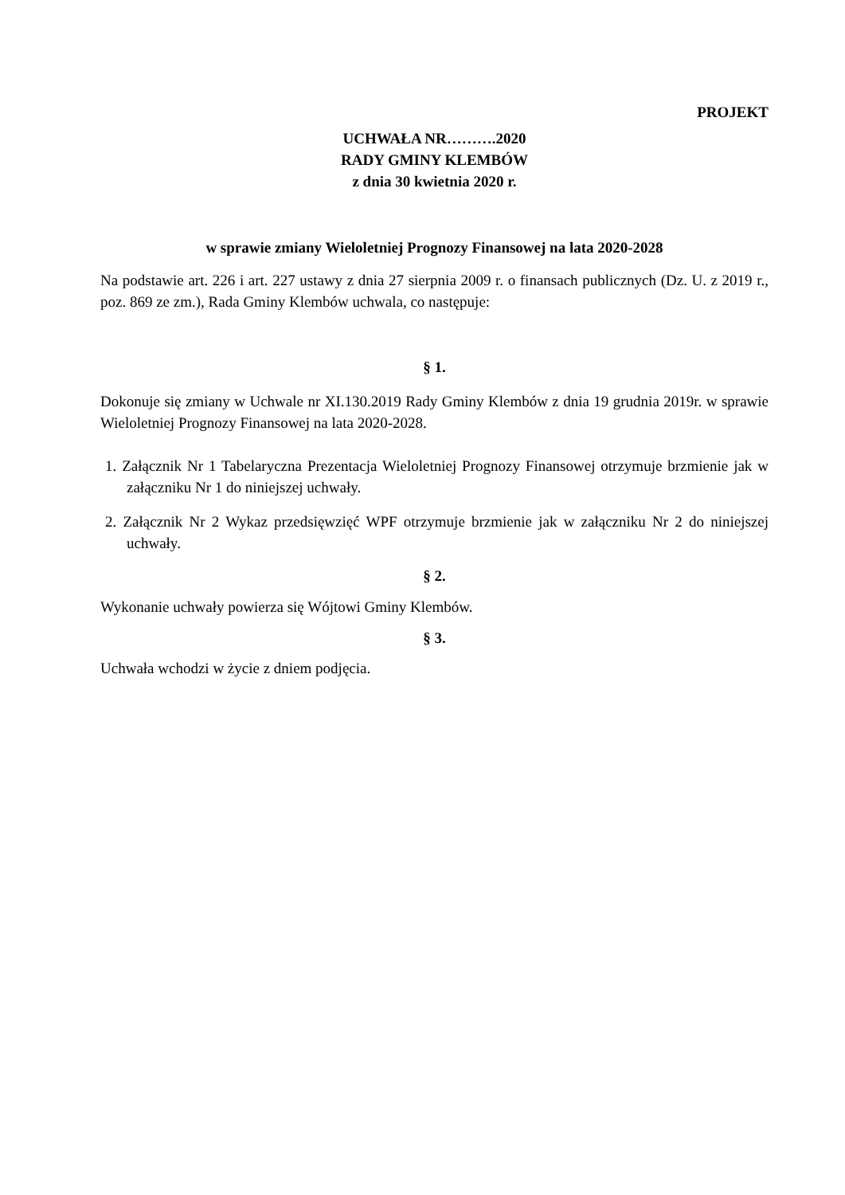PROJEKT
UCHWAŁA NR……….2020
RADY GMINY KLEMBÓW
z dnia 30 kwietnia 2020 r.
w sprawie zmiany Wieloletniej Prognozy Finansowej na lata 2020-2028
Na podstawie art. 226 i art. 227 ustawy z dnia 27 sierpnia 2009 r. o finansach publicznych (Dz. U. z 2019 r., poz. 869 ze zm.), Rada Gminy Klembów uchwala, co następuje:
§ 1.
Dokonuje się zmiany w Uchwale nr XI.130.2019 Rady Gminy Klembów z dnia 19 grudnia 2019r. w sprawie Wieloletniej Prognozy Finansowej na lata 2020-2028.
1. Załącznik Nr 1 Tabelaryczna Prezentacja Wieloletniej Prognozy Finansowej otrzymuje brzmienie jak w załączniku Nr 1 do niniejszej uchwały.
2. Załącznik Nr 2 Wykaz przedsięwzięć WPF otrzymuje brzmienie jak w załączniku Nr 2 do niniejszej uchwały.
§ 2.
Wykonanie uchwały powierza się Wójtowi Gminy Klembów.
§ 3.
Uchwała wchodzi w życie z dniem podjęcia.